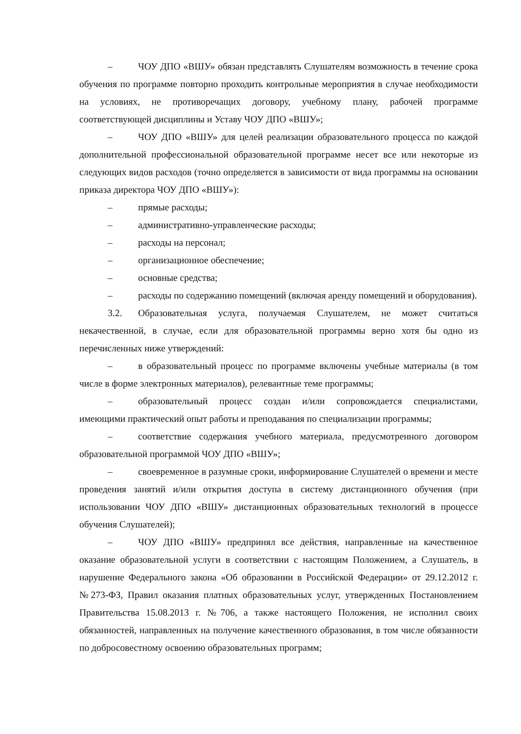– ЧОУ ДПО «ВШУ» обязан представлять Слушателям возможность в течение срока обучения по программе повторно проходить контрольные мероприятия в случае необходимости на условиях, не противоречащих договору, учебному плану, рабочей программе соответствующей дисциплины и Уставу ЧОУ ДПО «ВШУ»;
– ЧОУ ДПО «ВШУ» для целей реализации образовательного процесса по каждой дополнительной профессиональной образовательной программе несет все или некоторые из следующих видов расходов (точно определяется в зависимости от вида программы на основании приказа директора ЧОУ ДПО «ВШУ»):
– прямые расходы;
– административно-управленческие расходы;
– расходы на персонал;
– организационное обеспечение;
– основные средства;
– расходы по содержанию помещений (включая аренду помещений и оборудования).
3.2. Образовательная услуга, получаемая Слушателем, не может считаться некачественной, в случае, если для образовательной программы верно хотя бы одно из перечисленных ниже утверждений:
– в образовательный процесс по программе включены учебные материалы (в том числе в форме электронных материалов), релевантные теме программы;
– образовательный процесс создан и/или сопровождается специалистами, имеющими практический опыт работы и преподавания по специализации программы;
– соответствие содержания учебного материала, предусмотренного договором образовательной программой ЧОУ ДПО «ВШУ»;
– своевременное в разумные сроки, информирование Слушателей о времени и месте проведения занятий и/или открытия доступа в систему дистанционного обучения (при использовании ЧОУ ДПО «ВШУ» дистанционных образовательных технологий в процессе обучения Слушателей);
– ЧОУ ДПО «ВШУ» предпринял все действия, направленные на качественное оказание образовательной услуги в соответствии с настоящим Положением, а Слушатель, в нарушение Федерального закона «Об образовании в Российской Федерации» от 29.12.2012 г. №273-ФЗ, Правил оказания платных образовательных услуг, утвержденных Постановлением Правительства 15.08.2013 г. №706, а также настоящего Положения, не исполнил своих обязанностей, направленных на получение качественного образования, в том числе обязанности по добросовестному освоению образовательных программ;